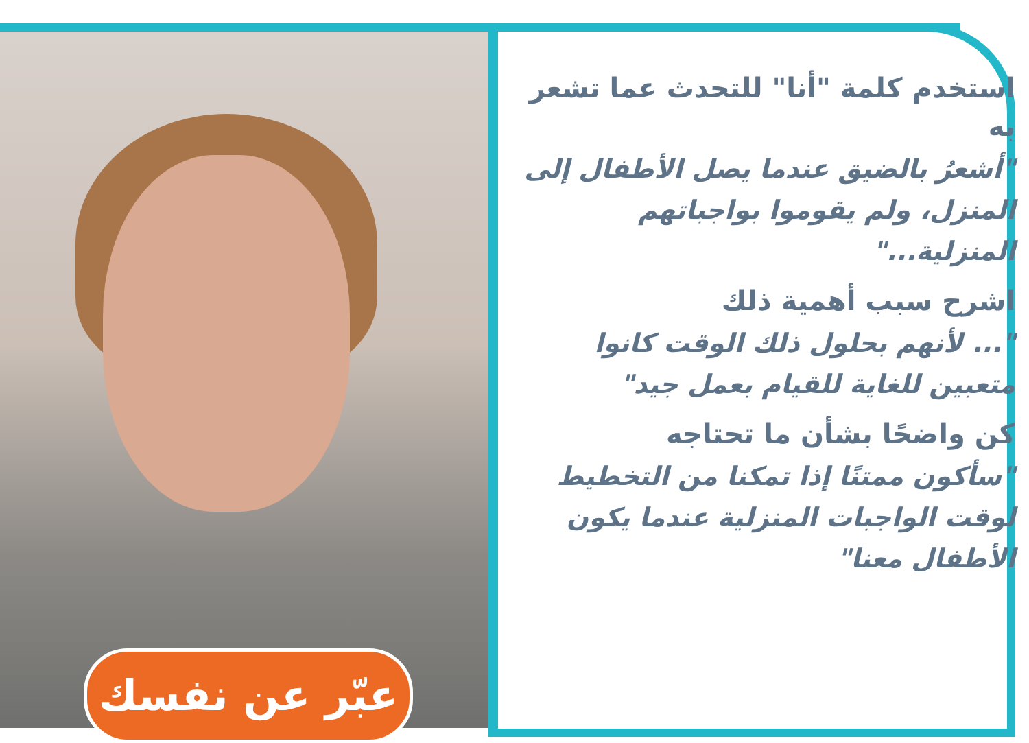استخدم كلمة "أنا" للتحدث عما تشعر به
"أشعرُ بالضيق عندما يصل الأطفال إلى المنزل، ولم يقوموا بواجباتهم المنزلية..."
اشرح سبب أهمية ذلك
"... لأنهم بحلول ذلك الوقت كانوا متعبين للغاية للقيام بعمل جيد"
كن واضحًا بشأن ما تحتاجه
"سأكون ممتنًا إذا تمكنا من التخطيط لوقت الواجبات المنزلية عندما يكون الأطفال معنا"
عبّر عن نفسك